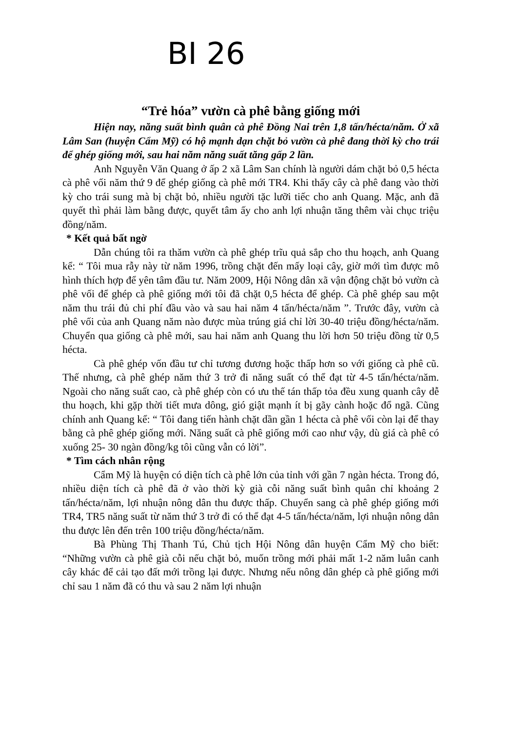BI 26
“Trẻ hóa” vườn cà phê bằng giống mới
Hiện nay, năng suất bình quân cà phê Đồng Nai trên 1,8 tấn/hécta/năm. Ở xã Lâm San (huyện Cẩm Mỹ) có hộ mạnh dạn chặt bỏ vườn cà phê đang thời kỳ cho trái để ghép giống mới, sau hai năm năng suất tăng gấp 2 lần.
Anh Nguyễn Văn Quang ở ấp 2 xã Lâm San chính là người dám chặt bỏ 0,5 hécta cà phê vối năm thứ 9 để ghép giống cà phê mới TR4. Khi thấy cây cà phê đang vào thời kỳ cho trái sung mà bị chặt bỏ, nhiều người tặc lưỡi tiếc cho anh Quang. Mặc, anh đã quyết thì phải làm bằng được, quyết tâm ấy cho anh lợi nhuận tăng thêm vài chục triệu đồng/năm.
* Kết quả bất ngờ
Dẫn chúng tôi ra thăm vườn cà phê ghép trĩu quả sắp cho thu hoạch, anh Quang kể: “ Tôi mua rẫy này từ năm 1996, trồng chặt đến mấy loại cây, giờ mới tìm được mô hình thích hợp để yên tâm đầu tư. Năm 2009, Hội Nông dân xã vận động chặt bỏ vườn cà phê vối để ghép cà phê giống mới tôi đã chặt 0,5 hécta để ghép. Cà phê ghép sau một năm thu trái đủ chi phí đầu vào và sau hai năm 4 tấn/hécta/năm ”. Trước đây, vườn cà phê vối của anh Quang năm nào được mùa trúng giá chỉ lời 30-40 triệu đồng/hécta/năm. Chuyển qua giống cà phê mới, sau hai năm anh Quang thu lời hơn 50 triệu đồng từ 0,5 hécta.
Cà phê ghép vốn đầu tư chỉ tương đương hoặc thấp hơn so với giống cà phê cũ. Thế nhưng, cà phê ghép năm thứ 3 trở đi năng suất có thể đạt từ 4-5 tấn/hécta/năm. Ngoài cho năng suất cao, cà phê ghép còn có ưu thế tán thấp tỏa đều xung quanh cây dễ thu hoạch, khi gặp thời tiết mưa dông, gió giật mạnh ít bị gãy cành hoặc đổ ngã. Cũng chính anh Quang kể: “ Tôi đang tiến hành chặt dần gần 1 hécta cà phê vối còn lại để thay bằng cà phê ghép giống mới. Năng suất cà phê giống mới cao như vậy, dù giá cà phê có xuống 25- 30 ngàn đồng/kg tôi cũng vẫn có lời”.
* Tìm cách nhân rộng
Cẩm Mỹ là huyện có diện tích cà phê lớn của tỉnh với gần 7 ngàn hécta. Trong đó, nhiều diện tích cà phê đã ở vào thời kỳ già cỗi năng suất bình quân chỉ khoảng 2 tấn/hécta/năm, lợi nhuận nông dân thu được thấp. Chuyển sang cà phê ghép giống mới TR4, TR5 năng suất từ năm thứ 3 trở đi có thể đạt 4-5 tấn/hécta/năm, lợi nhuận nông dân thu được lên đến trên 100 triệu đồng/hécta/năm.
Bà Phùng Thị Thanh Tú, Chủ tịch Hội Nông dân huyện Cẩm Mỹ cho biết: “Những vườn cà phê già cỗi nếu chặt bỏ, muốn trồng mới phải mất 1-2 năm luân canh cây khác để cải tạo đất mới trồng lại được. Nhưng nếu nông dân ghép cà phê giống mới chỉ sau 1 năm đã có thu và sau 2 năm lợi nhuận